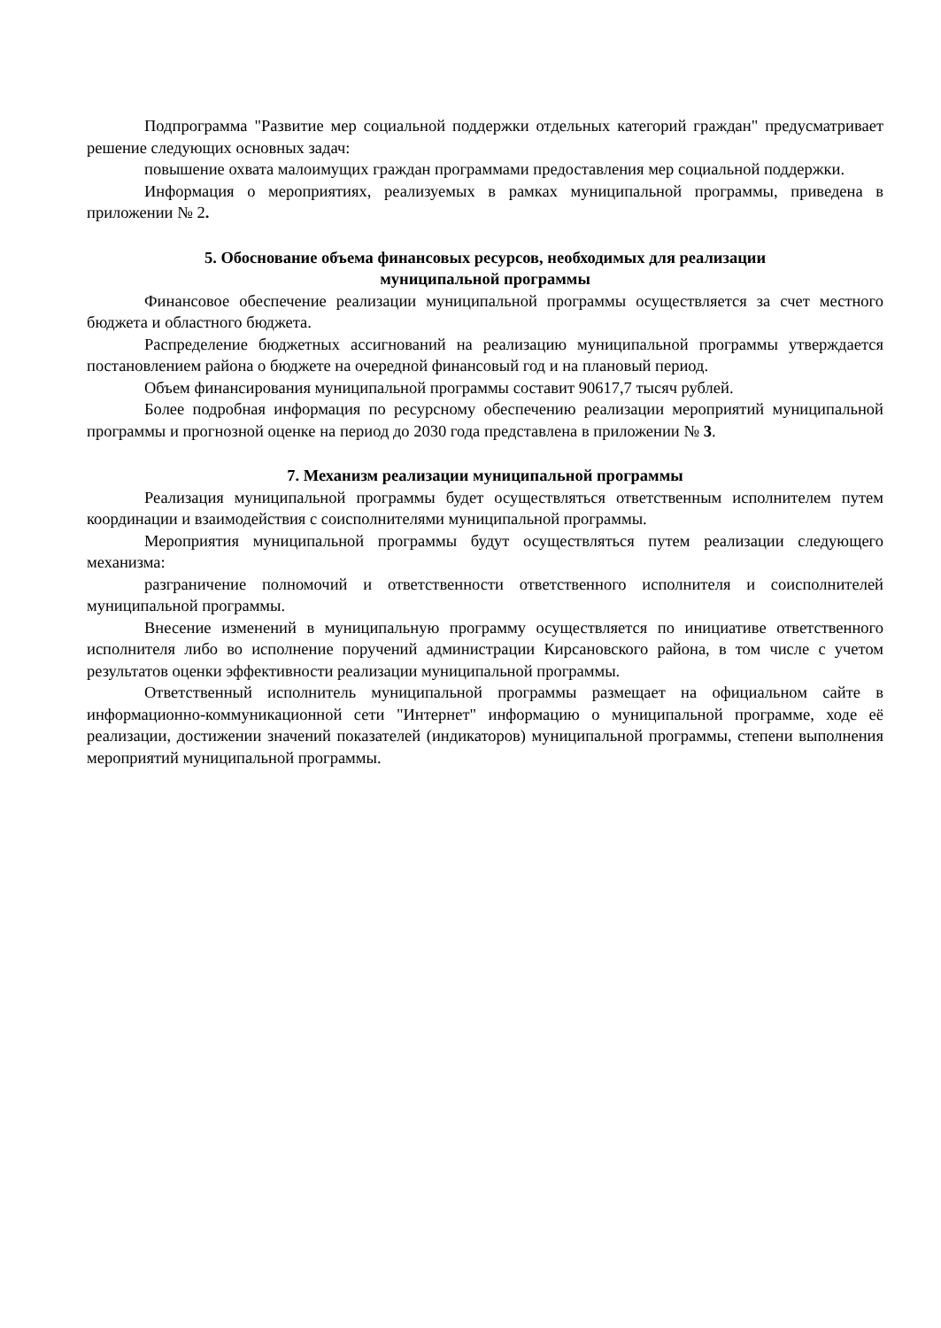Подпрограмма "Развитие мер социальной поддержки отдельных категорий граждан" предусматривает решение следующих основных задач:
повышение охвата малоимущих граждан программами предоставления мер социальной поддержки.
Информация о мероприятиях, реализуемых в рамках муниципальной программы, приведена в приложении № 2.
5. Обоснование объема финансовых ресурсов, необходимых для реализации
муниципальной программы
Финансовое обеспечение реализации муниципальной программы осуществляется за счет местного бюджета и областного бюджета.
Распределение бюджетных ассигнований на реализацию муниципальной программы утверждается постановлением района о бюджете на очередной финансовый год и на плановый период.
Объем финансирования муниципальной программы составит 90617,7 тысяч рублей.
Более подробная информация по ресурсному обеспечению реализации мероприятий муниципальной программы и прогнозной оценке на период до 2030 года представлена в приложении № 3.
7. Механизм реализации муниципальной программы
Реализация муниципальной программы будет осуществляться ответственным исполнителем путем координации и взаимодействия с соисполнителями муниципальной программы.
Мероприятия муниципальной программы будут осуществляться путем реализации следующего механизма:
разграничение полномочий и ответственности ответственного исполнителя и соисполнителей муниципальной программы.
Внесение изменений в муниципальную программу осуществляется по инициативе ответственного исполнителя либо во исполнение поручений администрации Кирсановского района, в том числе с учетом результатов оценки эффективности реализации муниципальной программы.
Ответственный исполнитель муниципальной программы размещает на официальном сайте в информационно-коммуникационной сети "Интернет" информацию о муниципальной программе, ходе её реализации, достижении значений показателей (индикаторов) муниципальной программы, степени выполнения мероприятий муниципальной программы.